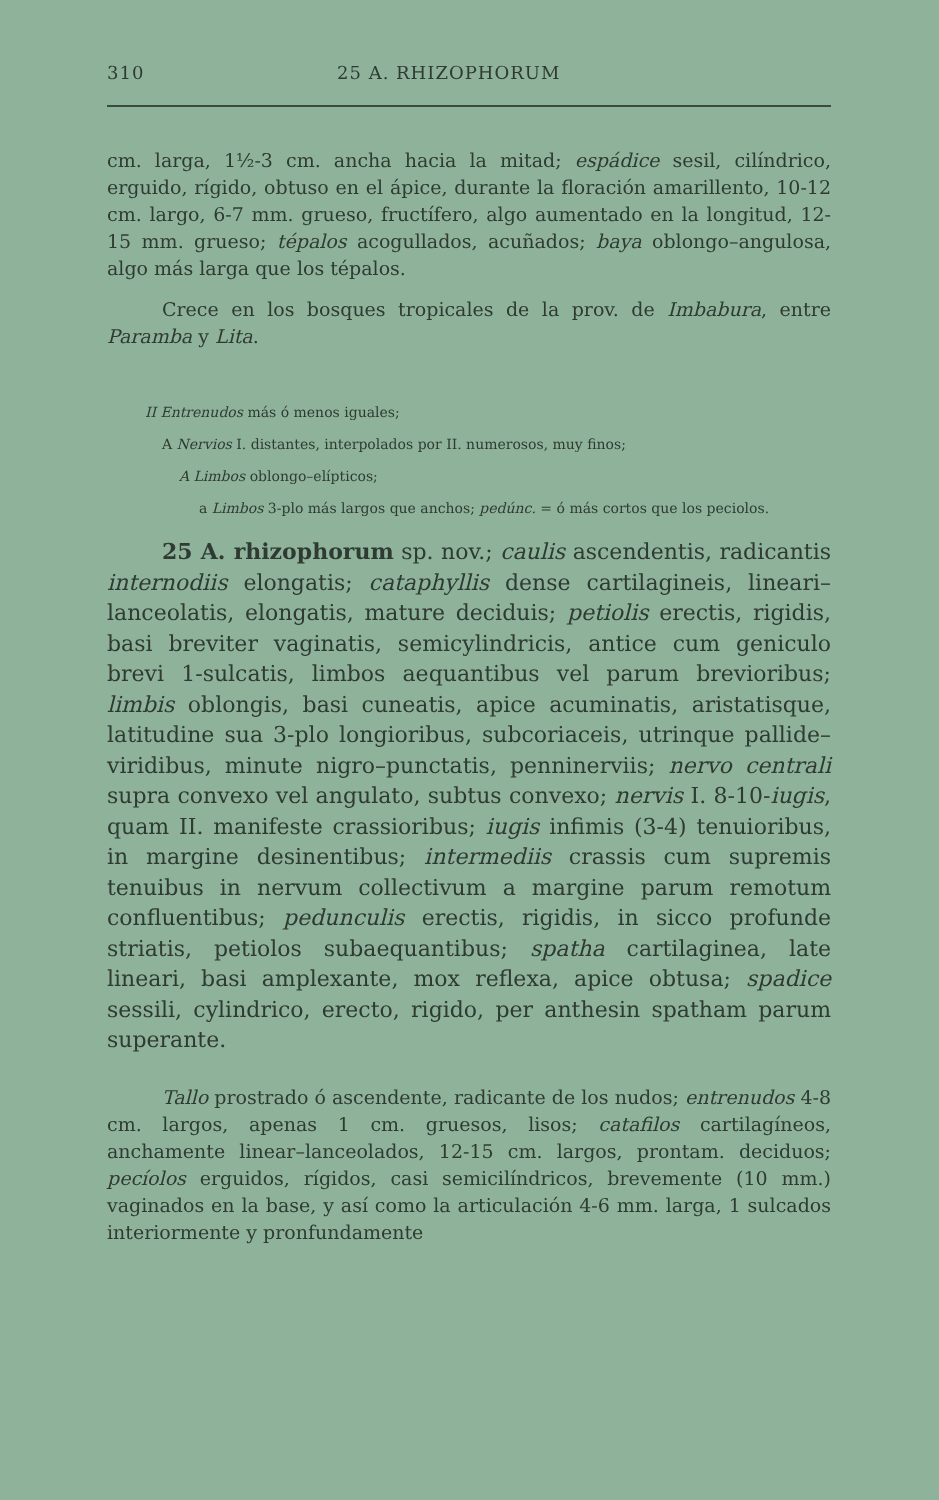310 25 A. RHIZOPHORUM
cm. larga, 1½-3 cm. ancha hacia la mitad; espádice sesil, cilíndrico, erguido, rígido, obtuso en el ápice, durante la floración amarillento, 10-12 cm. largo, 6-7 mm. grueso, fructífero, algo aumentado en la longitud, 12-15 mm. grueso; tépalos acogullados, acuñados; baya oblongo–angulosa, algo más larga que los tépalos.
Crece en los bosques tropicales de la prov. de Imbabura, entre Paramba y Lita.
II Entrenudos más ó menos iguales;
A Nervios I. distantes, interpolados por II. numerosos, muy finos;
A Limbos oblongo–elípticos;
a Limbos 3-plo más largos que anchos; pedúnc. = ó más cortos que los peciolos.
25 A. rhizophorum sp. nov.; caulis ascendentis, radicantis internodiis elongatis; cataphyllis dense cartilagineis, lineari–lanceolatis, elongatis, mature deciduis; petiolis erectis, rigidis, basi breviter vaginatis, semicylindricis, antice cum geniculo brevi 1-sulcatis, limbos aequantibus vel parum brevioribus; limbis oblongis, basi cuneatis, apice acuminatis, aristatisque, latitudine sua 3-plo longioribus, subcoriaceis, utrinque pallide–viridibus, minute nigro–punctatis, penninerviis; nervo centrali supra convexo vel angulato, subtus convexo; nervis I. 8-10-iugis, quam II. manifeste crassioribus; iugis infimis (3-4) tenuioribus, in margine desinentibus; intermediis crassis cum supremis tenuibus in nervum collectivum a margine parum remotum confluentibus; pedunculis erectis, rigidis, in sicco profunde striatis, petiolos subaequantibus; spatha cartilaginea, late lineari, basi amplexante, mox reflexa, apice obtusa; spadice sessili, cylindrico, erecto, rigido, per anthesin spatham parum superante.
Tallo prostrado ó ascendente, radicante de los nudos; entrenudos 4-8 cm. largos, apenas 1 cm. gruesos, lisos; catafilos cartilagíneos, anchamente linear–lanceolados, 12-15 cm. largos, prontam. deciduos; pecíolos erguidos, rígidos, casi semicilíndricos, brevemente (10 mm.) vaginados en la base, y así como la articulación 4-6 mm. larga, 1 sulcados interiormente y pronfundamente